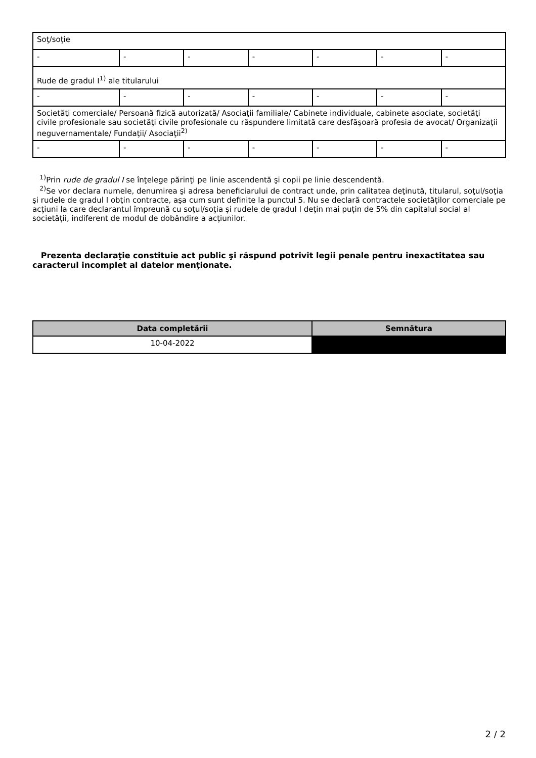| Soţ/soţie | | | | | | |
| - | - | - | - | - | - | - |
| Rude de gradul I<sup>1)</sup> ale titularului | | | | | | |
| - | - | - | - | - | - | - |
| Societăţi comerciale/ Persoană fizică autorizată/ Asociaţii familiale/ Cabinete individuale, cabinete asociate, societăţi civile profesionale sau societăţi civile profesionale cu răspundere limitată care desfăşoară profesia de avocat/ Organizaţii neguvernamentale/ Fundaţii/ Asociaţii<sup>2)</sup> | | | | | | |
| - | - | - | - | - | - | - |
<sup>1)</sup> Prin rude de gradul I se înţelege părinţi pe linie ascendentă şi copii pe linie descendentă.
<sup>2)</sup> Se vor declara numele, denumirea şi adresa beneficiarului de contract unde, prin calitatea deţinută, titularul, soţul/soţia şi rudele de gradul I obţin contracte, aşa cum sunt definite la punctul 5. Nu se declară contractele societăților comerciale pe acțiuni la care declarantul împreună cu soțul/soția și rudele de gradul I dețin mai puțin de 5% din capitalul social al societății, indiferent de modul de dobândire a acțiunilor.
Prezenta declaraţie constituie act public şi răspund potrivit legii penale pentru inexactitatea sau caracterul incomplet al datelor menţionate.
| Data completării | Semnătura |
| --- | --- |
| 10-04-2022 | |
2 / 2